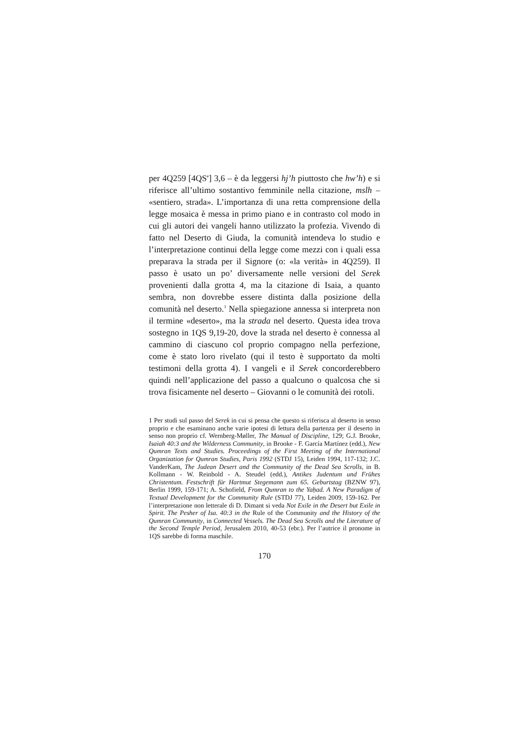per 4Q259 [4QS<sup>e</sup>] 3,6 – è da leggersi hj’h piuttosto che hw’h) e si riferisce all’ultimo sostantivo femminile nella citazione, mslh – «sentiero, strada». L’importanza di una retta comprensione della legge mosaica è messa in primo piano e in contrasto col modo in cui gli autori dei vangeli hanno utilizzato la profezia. Vivendo di fatto nel Deserto di Giuda, la comunità intendeva lo studio e l’interpretazione continui della legge come mezzi con i quali essa preparava la strada per il Signore (o: «la verità» in 4Q259). Il passo è usato un po’ diversamente nelle versioni del Serek provenienti dalla grotta 4, ma la citazione di Isaia, a quanto sembra, non dovrebbe essere distinta dalla posizione della comunità nel deserto.<sup>1</sup> Nella spiegazione annessa si interpreta non il termine «deserto», ma la strada nel deserto. Questa idea trova sostegno in 1QS 9,19-20, dove la strada nel deserto è connessa al cammino di ciascuno col proprio compagno nella perfezione, come è stato loro rivelato (qui il testo è supportato da molti testimoni della grotta 4). I vangeli e il Serek concorderebbero quindi nell’applicazione del passo a qualcuno o qualcosa che si trova fisicamente nel deserto – Giovanni o le comunità dei rotoli.
1 Per studi sul passo del Serek in cui si pensa che questo si riferisca al deserto in senso proprio e che esaminano anche varie ipotesi di lettura della partenza per il deserto in senso non proprio cf. Wernberg-Møller, The Manual of Discipline, 129; G.J. Brooke, Isaiah 40:3 and the Wilderness Community, in Brooke - F. García Martínez (edd.), New Qumran Texts and Studies. Proceedings of the First Meeting of the International Organization for Qumran Studies, Paris 1992 (STDJ 15), Leiden 1994, 117-132; J.C. VanderKam, The Judean Desert and the Community of the Dead Sea Scrolls, in B. Kollmann - W. Reinbold - A. Steudel (edd.), Antikes Judentum und Frühes Christentum. Festschrift für Hartmut Stegemann zum 65. Geburtstag (BZNW 97), Berlin 1999, 159-171; A. Schofield, From Qumran to the Yaḥad. A New Paradigm of Textual Development for the Community Rule (STDJ 77), Leiden 2009, 159-162. Per l’interpretazione non letterale di D. Dimant si veda Not Exile in the Desert but Exile in Spirit. The Pesher of Isa. 40:3 in the Rule of the Community and the History of the Qumran Community, in Connected Vessels. The Dead Sea Scrolls and the Literature of the Second Temple Period, Jerusalem 2010, 40-53 (ebr.). Per l’autrice il pronome in 1QS sarebbe di forma maschile.
170